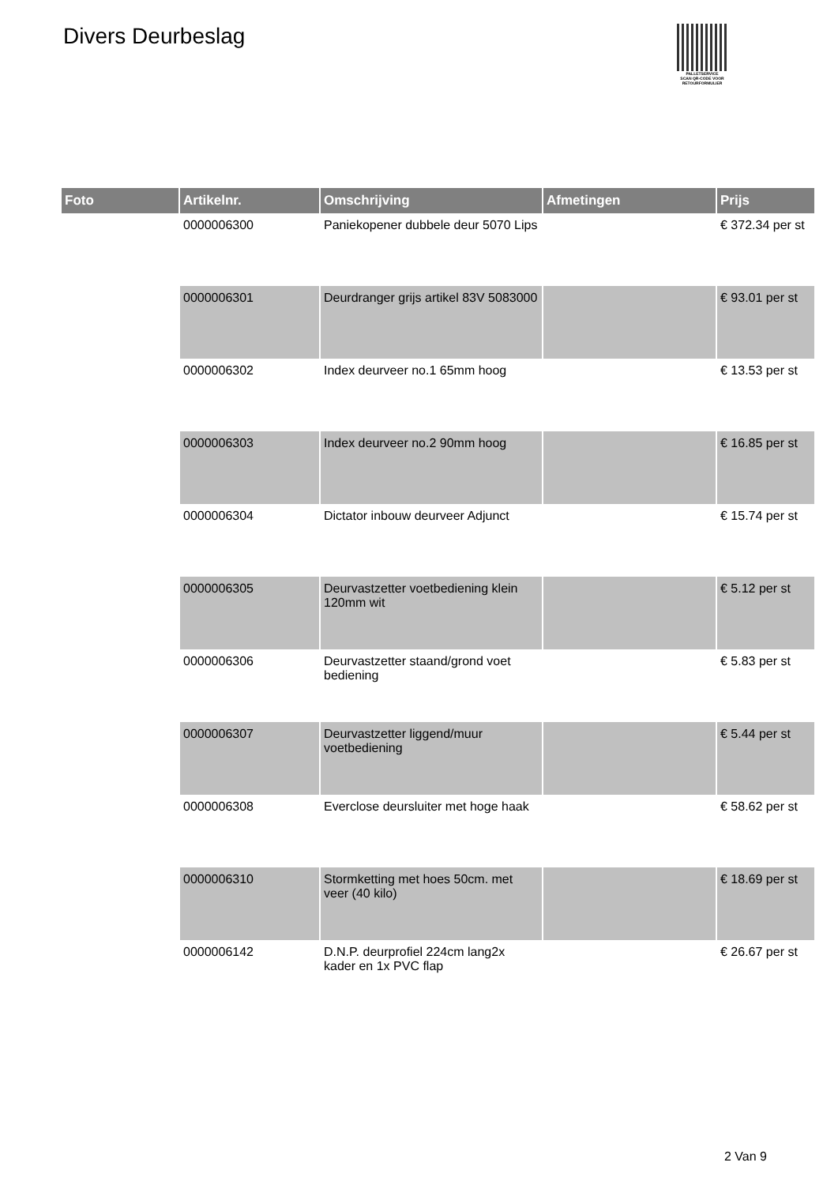Divers Deurbeslag
PALLETSERVICE
SCAN QR-CODE VOOR RETOURFORMULIER
| Foto | Artikelnr. | Omschrijving | Afmetingen | Prijs |
| --- | --- | --- | --- | --- |
| | 0000006300 | Paniekopener dubbele deur 5070 Lips | | € 372.34 per st |
| | 0000006301 | Deurdranger grijs artikel 83V 5083000 | | € 93.01 per st |
| | 0000006302 | Index deurveer no.1 65mm hoog | | € 13.53 per st |
| | 0000006303 | Index deurveer no.2 90mm hoog | | € 16.85 per st |
| | 0000006304 | Dictator inbouw deurveer Adjunct | | € 15.74 per st |
| | 0000006305 | Deurvastzetter voetbediening klein 120mm wit | | € 5.12 per st |
| | 0000006306 | Deurvastzetter staand/grond voet bediening | | € 5.83 per st |
| | 0000006307 | Deurvastzetter liggend/muur voetbediening | | € 5.44 per st |
| | 0000006308 | Everclose deursluiter met hoge haak | | € 58.62 per st |
| | 0000006310 | Stormketting met hoes 50cm. met veer (40 kilo) | | € 18.69 per st |
| | 0000006142 | D.N.P. deurprofiel 224cm lang2x kader en 1x PVC flap | | € 26.67 per st |
2 Van 9